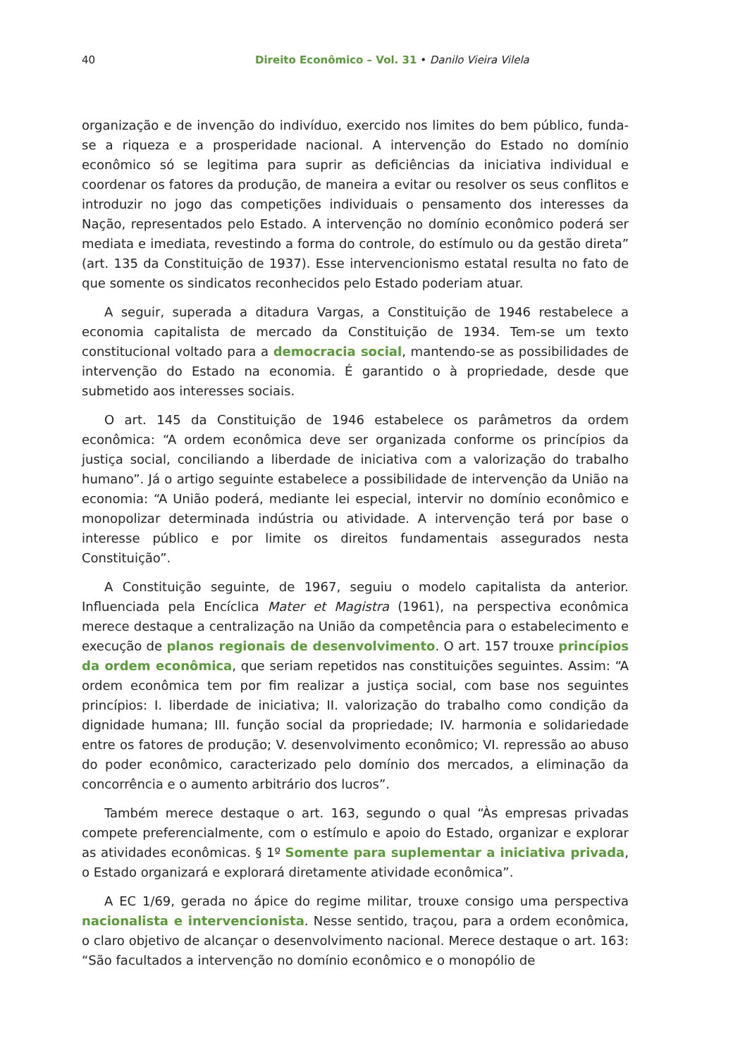40 Direito Econômico – Vol. 31 • Danilo Vieira Vilela
organização e de invenção do indivíduo, exercido nos limites do bem público, funda-se a riqueza e a prosperidade nacional. A intervenção do Estado no domínio econômico só se legitima para suprir as deficiências da iniciativa individual e coordenar os fatores da produção, de maneira a evitar ou resolver os seus conflitos e introduzir no jogo das competições individuais o pensamento dos interesses da Nação, representados pelo Estado. A intervenção no domínio econômico poderá ser mediata e imediata, revestindo a forma do controle, do estímulo ou da gestão direta” (art. 135 da Constituição de 1937). Esse intervencionismo estatal resulta no fato de que somente os sindicatos reconhecidos pelo Estado poderiam atuar.
A seguir, superada a ditadura Vargas, a Constituição de 1946 restabelece a economia capitalista de mercado da Constituição de 1934. Tem-se um texto constitucional voltado para a democracia social, mantendo-se as possibilidades de intervenção do Estado na economia. É garantido o à propriedade, desde que submetido aos interesses sociais.
O art. 145 da Constituição de 1946 estabelece os parâmetros da ordem econômica: “A ordem econômica deve ser organizada conforme os princípios da justiça social, conciliando a liberdade de iniciativa com a valorização do trabalho humano”. Já o artigo seguinte estabelece a possibilidade de intervenção da União na economia: “A União poderá, mediante lei especial, intervir no domínio econômico e monopolizar determinada indústria ou atividade. A intervenção terá por base o interesse público e por limite os direitos fundamentais assegurados nesta Constituição”.
A Constituição seguinte, de 1967, seguiu o modelo capitalista da anterior. Influenciada pela Encíclica Mater et Magistra (1961), na perspectiva econômica merece destaque a centralização na União da competência para o estabelecimento e execução de planos regionais de desenvolvimento. O art. 157 trouxe princípios da ordem econômica, que seriam repetidos nas constituições seguintes. Assim: “A ordem econômica tem por fim realizar a justiça social, com base nos seguintes princípios: I. liberdade de iniciativa; II. valorização do trabalho como condição da dignidade humana; III. função social da propriedade; IV. harmonia e solidariedade entre os fatores de produção; V. desenvolvimento econômico; VI. repressão ao abuso do poder econômico, caracterizado pelo domínio dos mercados, a eliminação da concorrência e o aumento arbitrário dos lucros”.
Também merece destaque o art. 163, segundo o qual “Às empresas privadas compete preferencialmente, com o estímulo e apoio do Estado, organizar e explorar as atividades econômicas. § 1º Somente para suplementar a iniciativa privada, o Estado organizará e explorará diretamente atividade econômica”.
A EC 1/69, gerada no ápice do regime militar, trouxe consigo uma perspectiva nacionalista e intervencionista. Nesse sentido, traçou, para a ordem econômica, o claro objetivo de alcançar o desenvolvimento nacional. Merece destaque o art. 163: “São facultados a intervenção no domínio econômico e o monopólio de